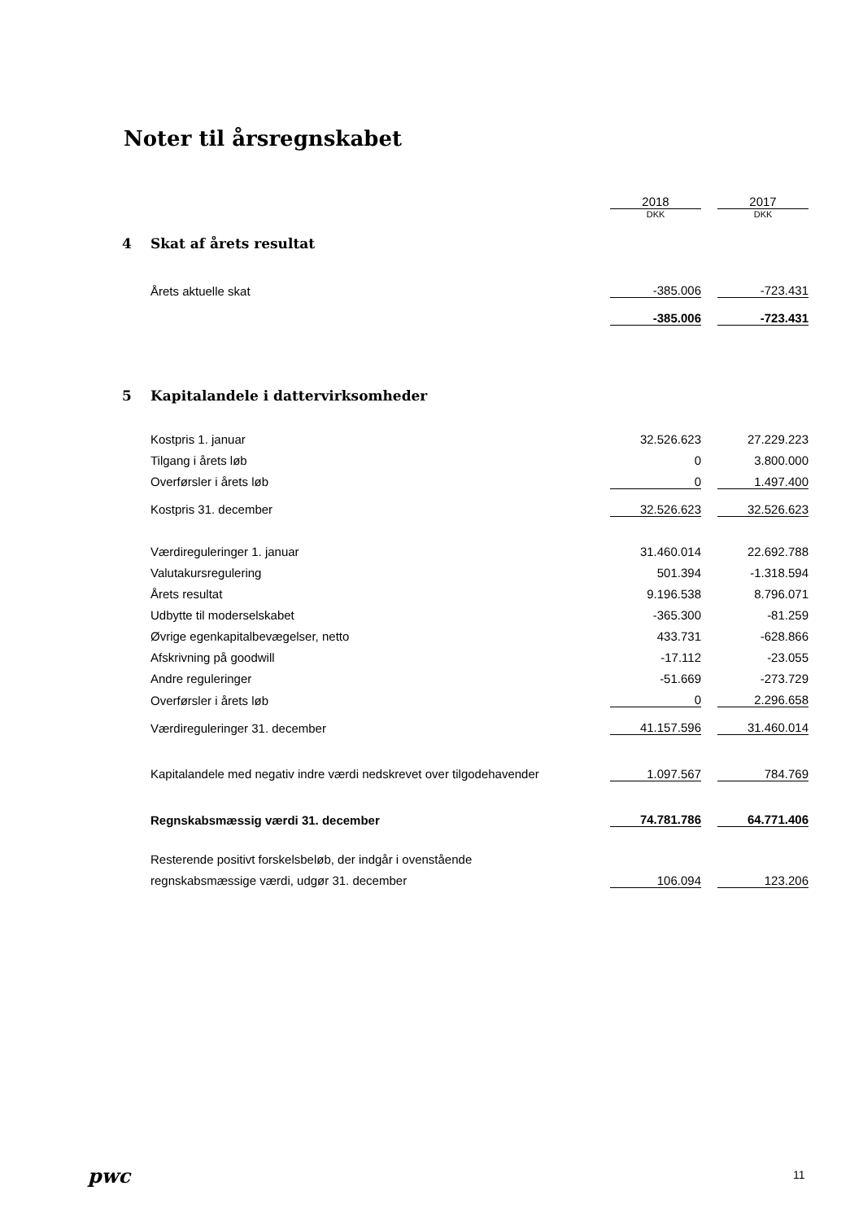Noter til årsregnskabet
| | | 2018 | | 2017 |
| | | DKK | | DKK |
| 4 | Skat af årets resultat | | | |
| | Årets aktuelle skat | -385.006 | | -723.431 |
| | | -385.006 | | -723.431 |
| 5 | Kapitalandele i dattervirksomheder | | | |
| | Kostpris 1. januar | 32.526.623 | | 27.229.223 |
| | Tilgang i årets løb | 0 | | 3.800.000 |
| | Overførsler i årets løb | 0 | | 1.497.400 |
| | Kostpris 31. december | 32.526.623 | | 32.526.623 |
| | Værdireguleringer 1. januar | 31.460.014 | | 22.692.788 |
| | Valutakursregulering | 501.394 | | -1.318.594 |
| | Årets resultat | 9.196.538 | | 8.796.071 |
| | Udbytte til moderselskabet | -365.300 | | -81.259 |
| | Øvrige egenkapitalbevægelser, netto | 433.731 | | -628.866 |
| | Afskrivning på goodwill | -17.112 | | -23.055 |
| | Andre reguleringer | -51.669 | | -273.729 |
| | Overførsler i årets løb | 0 | | 2.296.658 |
| | Værdireguleringer 31. december | 41.157.596 | | 31.460.014 |
| | Kapitalandele med negativ indre værdi nedskrevet over tilgodehavender | 1.097.567 | | 784.769 |
| | Regnskabsmæssig værdi 31. december | 74.781.786 | | 64.771.406 |
| | Resterende positivt forskelsbeløb, der indgår i ovenstående | | | |
| | regnskabsmæssige værdi, udgør 31. december | 106.094 | | 123.206 |
pwc 11